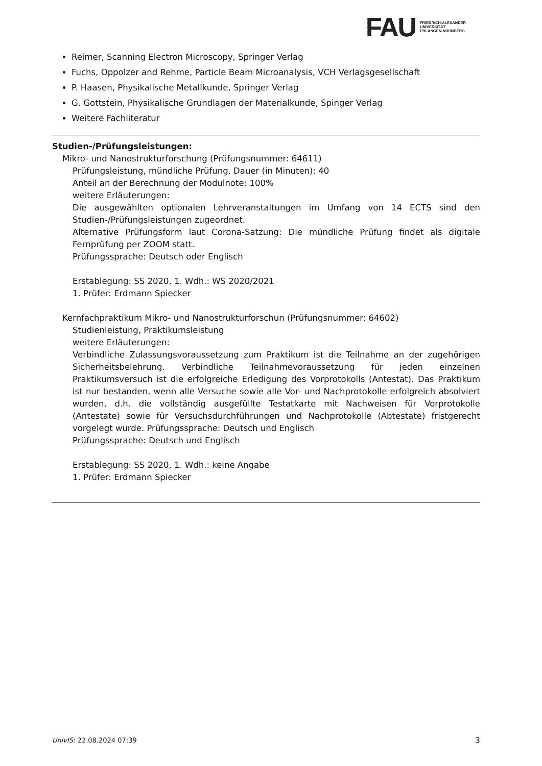FAU
FRIEDRICH-ALEXANDER
UNIVERSITÄT
ERLANGEN-NÜRNBERG
Reimer, Scanning Electron Microscopy, Springer Verlag
Fuchs, Oppolzer and Rehme, Particle Beam Microanalysis, VCH Verlagsgesellschaft
P. Haasen, Physikalische Metallkunde, Springer Verlag
G. Gottstein, Physikalische Grundlagen der Materialkunde, Spinger Verlag
Weitere Fachliteratur
Studien-/Prüfungsleistungen:
Mikro- und Nanostrukturforschung (Prüfungsnummer: 64611)
Prüfungsleistung, mündliche Prüfung, Dauer (in Minuten): 40
Anteil an der Berechnung der Modulnote: 100%
weitere Erläuterungen:
Die ausgewählten optionalen Lehrveranstaltungen im Umfang von 14 ECTS sind den Studien-/Prüfungsleistungen zugeordnet.
Alternative Prüfungsform laut Corona-Satzung: Die mündliche Prüfung findet als digitale Fernprüfung per ZOOM statt.
Prüfungssprache: Deutsch oder Englisch
Erstablegung: SS 2020, 1. Wdh.: WS 2020/2021
1. Prüfer: Erdmann Spiecker
Kernfachpraktikum Mikro- und Nanostrukturforschun (Prüfungsnummer: 64602)
Studienleistung, Praktikumsleistung
weitere Erläuterungen:
Verbindliche Zulassungsvoraussetzung zum Praktikum ist die Teilnahme an der zugehörigen Sicherheitsbelehrung. Verbindliche Teilnahmevoraussetzung für jeden einzelnen Praktikumsversuch ist die erfolgreiche Erledigung des Vorprotokolls (Antestat). Das Praktikum ist nur bestanden, wenn alle Versuche sowie alle Vor- und Nachprotokolle erfolgreich absolviert wurden, d.h. die vollständig ausgefüllte Testatkarte mit Nachweisen für Vorprotokolle (Antestate) sowie für Versuchsdurchführungen und Nachprotokolle (Abtestate) fristgerecht vorgelegt wurde. Prüfungssprache: Deutsch und Englisch
Prüfungssprache: Deutsch und Englisch
Erstablegung: SS 2020, 1. Wdh.: keine Angabe
1. Prüfer: Erdmann Spiecker
UnivIS: 22.08.2024 07:39 3